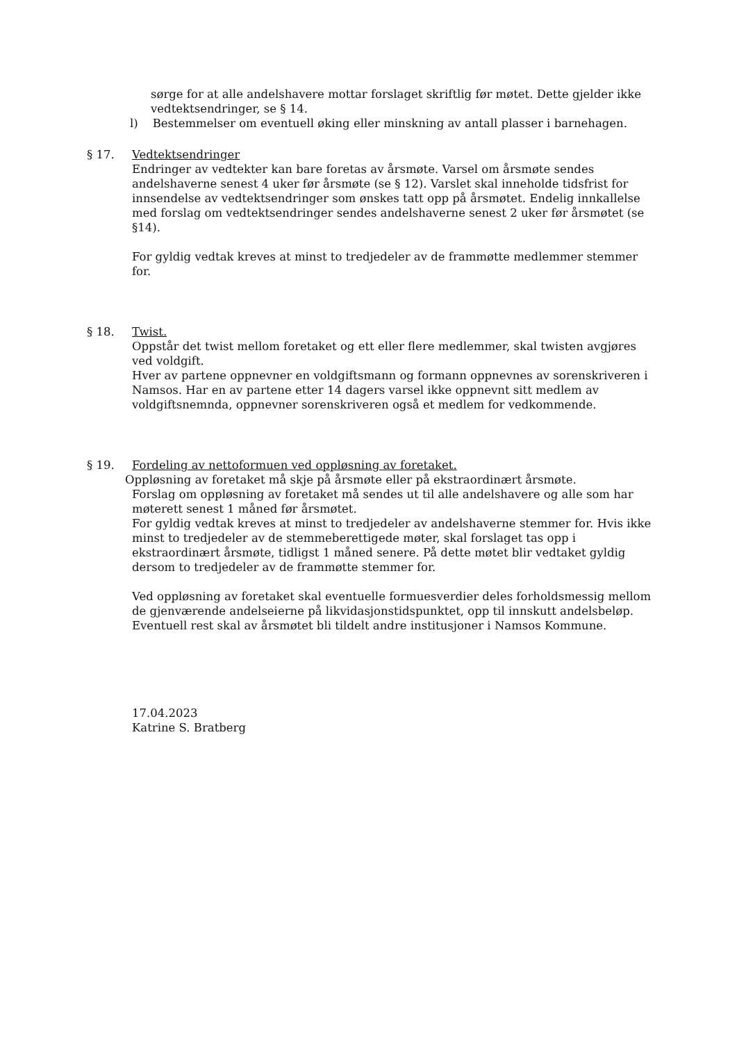sørge for at alle andelshavere mottar forslaget skriftlig før møtet. Dette gjelder ikke vedtektsendringer, se § 14.
l) Bestemmelser om eventuell øking eller minskning av antall plasser i barnehagen.
§ 17. Vedtektsendringer
Endringer av vedtekter kan bare foretas av årsmøte. Varsel om årsmøte sendes andelshaverne senest 4 uker før årsmøte (se § 12). Varslet skal inneholde tidsfrist for innsendelse av vedtektsendringer som ønskes tatt opp på årsmøtet. Endelig innkallelse med forslag om vedtektsendringer sendes andelshaverne senest 2 uker før årsmøtet (se §14).
For gyldig vedtak kreves at minst to tredjedeler av de frammøtte medlemmer stemmer for.
§ 18. Twist.
Oppstår det twist mellom foretaket og ett eller flere medlemmer, skal twisten avgjøres ved voldgift.
Hver av partene oppnevner en voldgiftsmann og formann oppnevnes av sorenskriveren i Namsos. Har en av partene etter 14 dagers varsel ikke oppnevnt sitt medlem av voldgiftsnemnda, oppnevner sorenskriveren også et medlem for vedkommende.
§ 19. Fordeling av nettoformuen ved oppløsning av foretaket.
Oppløsning av foretaket må skje på årsmøte eller på ekstraordinært årsmøte.
Forslag om oppløsning av foretaket må sendes ut til alle andelshavere og alle som har møterett senest 1 måned før årsmøtet.
For gyldig vedtak kreves at minst to tredjedeler av andelshaverne stemmer for. Hvis ikke minst to tredjedeler av de stemmeberettigede møter, skal forslaget tas opp i ekstraordinært årsmøte, tidligst 1 måned senere. På dette møtet blir vedtaket gyldig dersom to tredjedeler av de frammøtte stemmer for.
Ved oppløsning av foretaket skal eventuelle formuesverdier deles forholdsmessig mellom de gjenværende andelseierne på likvidasjonstidspunktet, opp til innskutt andelsbeløp. Eventuell rest skal av årsmøtet bli tildelt andre institusjoner i Namsos Kommune.
17.04.2023
Katrine S. Bratberg